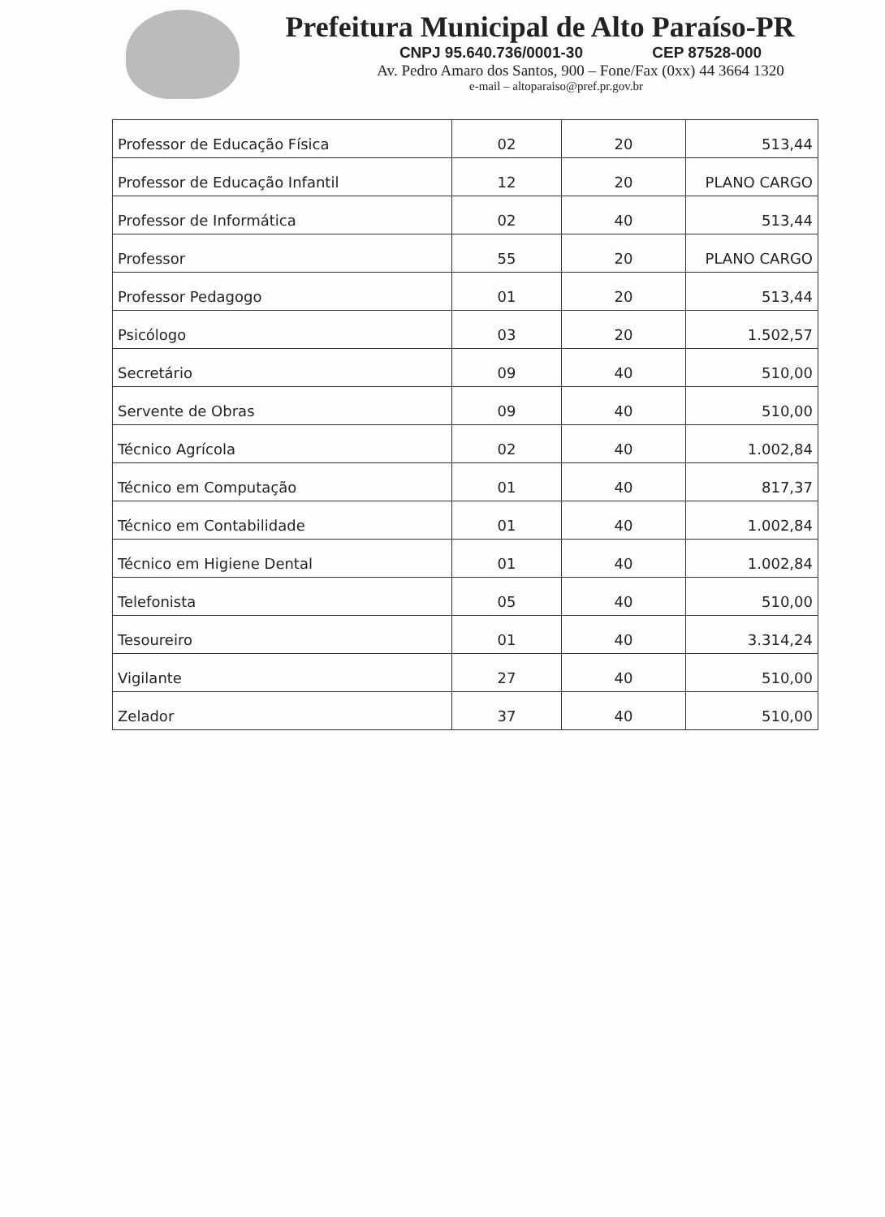Prefeitura Municipal de Alto Paraíso-PR
CNPJ 95.640.736/0001-30 CEP 87528-000
Av. Pedro Amaro dos Santos, 900 – Fone/Fax (0xx) 44 3664 1320
e-mail – altoparaiso@pref.pr.gov.br
| Professor de Educação Física | 02 | 20 | 513,44 |
| Professor de Educação Infantil | 12 | 20 | PLANO CARGO |
| Professor de Informática | 02 | 40 | 513,44 |
| Professor | 55 | 20 | PLANO CARGO |
| Professor Pedagogo | 01 | 20 | 513,44 |
| Psicólogo | 03 | 20 | 1.502,57 |
| Secretário | 09 | 40 | 510,00 |
| Servente de Obras | 09 | 40 | 510,00 |
| Técnico Agrícola | 02 | 40 | 1.002,84 |
| Técnico em Computação | 01 | 40 | 817,37 |
| Técnico em Contabilidade | 01 | 40 | 1.002,84 |
| Técnico em Higiene Dental | 01 | 40 | 1.002,84 |
| Telefonista | 05 | 40 | 510,00 |
| Tesoureiro | 01 | 40 | 3.314,24 |
| Vigilante | 27 | 40 | 510,00 |
| Zelador | 37 | 40 | 510,00 |